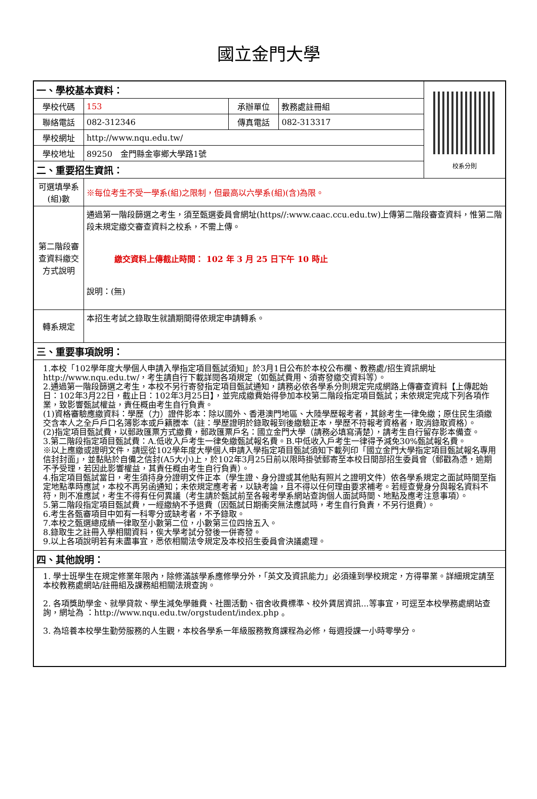國立金門大學
| 一、學校基本資料： | | | | 校系分則 |
| 學校代碼 | 153 | 承辦單位 | 教務處註冊組 | |
| 聯絡電話 | 082-312346 | 傳真電話 | 082-313317 | |
| 學校網址 | http://www.nqu.edu.tw/ | | | |
| 學校地址 | 89250 金門縣金寧鄉大學路1號 | | | |
| 二、重要招生資訊： | | | | |
| 可選填學系(組)數 | ※每位考生不受一學系(組)之限制，但最高以六學系(組)(含)為限。 | | | |
| 第二階段審查資料繳交方式說明 | 通過第一階段篩選之考生，須至甄選委員會網址(https//:www.caac.ccu.edu.tw)上傳第二階段審查資料，惟第二階段未規定繳交審查資料之校系，不需上傳。 繳交資料上傳截止時間： 102 年 3 月 25 日下午 10 時止 說明：(無) | | | |
| 轉系規定 | 本招生考試之錄取生就讀期間得依規定申請轉系。 | | | |
| 三、重要事項說明： | | | | |
| 1.本校「102學年度大學個人申請入學指定項目甄試須知」於3月1日公布於本校公布欄、教務處/招生資訊網址http://www.nqu.edu.tw/，考生請自行下載詳閱各項規定（如甄試費用、須寄發繳交資料等）。 2.通過第一階段篩選之考生，本校不另行寄發指定項目甄試通知，請務必依各學系分則規定完成網路上傳審查資料【上傳起始日：102年3月22日，截止日：102年3月25日】，並完成繳費始得參加本校第二階段指定項目甄試；未依規定完成下列各項作業，致影響甄試權益，責任概由考生自行負責。 (1)資格審驗應繳資料：學歷（力）證件影本：除以國外、香港澳門地區、大陸學歷報考者，其餘考生一律免繳；原住民生須繳交含本人之全戶戶口名簿影本或戶籍謄本（註：學歷證明於錄取報到後繳驗正本，學歷不符報考資格者，取消錄取資格）。 (2)指定項目甄試費，以郵政匯票方式繳費，郵政匯票戶名：國立金門大學（請務必填寫清楚），請考生自行留存影本備查。 3.第二階段指定項目甄試費：A.低收入戶考生一律免繳甄試報名費。B.中低收入戶考生一律得予減免30%甄試報名費。 ※以上應繳或證明文件，請逕從102學年度大學個人申請入學指定項目甄試須知下載列印「國立金門大學指定項目甄試報名專用信封封面」，並黏貼於自備之信封(A5大小)上，於102年3月25日前以限時掛號郵寄至本校日間部招生委員會（郵戳為憑，逾期不予受理，若因此影響權益，其責任概由考生自行負責）。 4.指定項目甄試當日，考生須持身分證明文件正本（學生證、身分證或其他貼有照片之證明文件）依各學系規定之面試時間至指定地點準時應試，本校不再另函通知；未依規定應考者，以缺考論，且不得以任何理由要求補考。若經查覺身分與報名資料不符，則不准應試，考生不得有任何異議（考生請於甄試前至各報考學系網站查詢個人面試時間、地點及應考注意事項）。 5.第二階段指定項目甄試費，一經繳納不予退費（因甄試日期衝突無法應試時，考生自行負責，不另行退費）。 6.考生各甄審項目中如有一科零分或缺考者，不予錄取。 7.本校之甄選總成績一律取至小數第二位，小數第三位四捨五入。 8.錄取生之註冊入學相關資料，俟大學考試分發後一併寄發。 9.以上各項說明若有未盡事宜，悉依相關法令規定及本校招生委員會決議處理。 | | | | |
| 四、其他說明： | | | | |
| 1. 學士班學生在規定修業年限內，除修滿該學系應修學分外，「英文及資訊能力」必須達到學校規定，方得畢業。詳細規定請至本校教務處網站/註冊組及課務組相關法規查詢。 2. 各項獎助學金、就學貸款、學生減免學雜費、社團活動、宿舍收費標準、校外賃居資訊...等事宜，可逕至本校學務處網站查詢，網址為 ：http://www.nqu.edu.tw/orgstudent/index.php 。 3. 為培養本校學生勤勞服務的人生觀，本校各學系一年級服務教育課程為必修，每週授課一小時零學分。 | | | | |